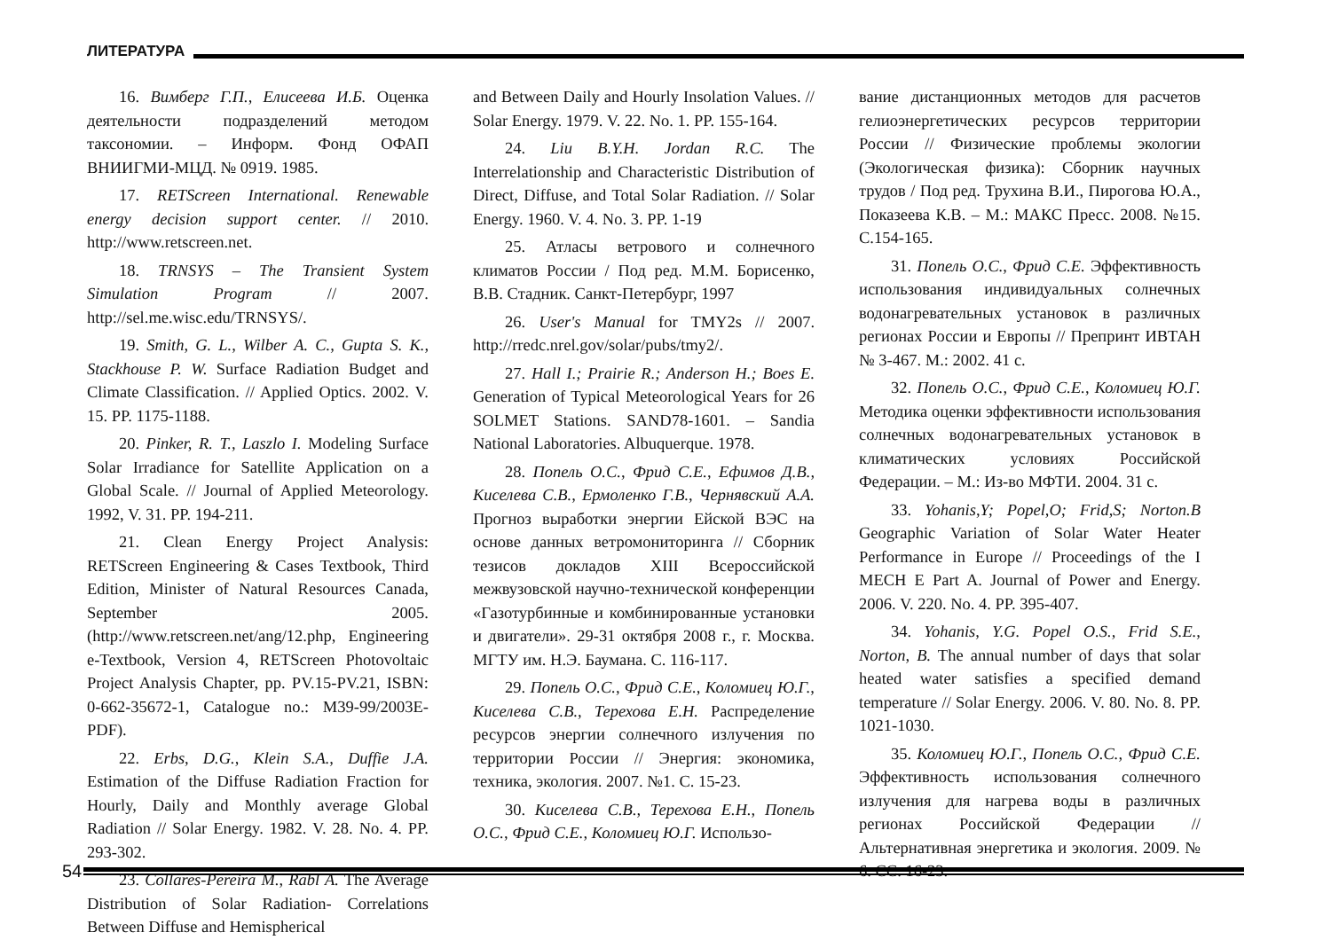ЛИТЕРАТУРА
16. Вимберг Г.П., Елисеева И.Б. Оценка деятельности подразделений методом таксономии. – Информ. Фонд ОФАП ВНИИГМИ-МЦД. № 0919. 1985.
17. RETScreen International. Renewable energy decision support center. // 2010. http://www.retscreen.net.
18. TRNSYS – The Transient System Simulation Program // 2007. http://sel.me.wisc.edu/TRNSYS/.
19. Smith, G. L., Wilber A. C., Gupta S. K., Stackhouse P. W. Surface Radiation Budget and Climate Classification. // Applied Optics. 2002. V. 15. PP. 1175-1188.
20. Pinker, R. T., Laszlo I. Modeling Surface Solar Irradiance for Satellite Application on a Global Scale. // Journal of Applied Meteorology. 1992, V. 31. PP. 194-211.
21. Clean Energy Project Analysis: RETScreen Engineering & Cases Textbook, Third Edition, Minister of Natural Resources Canada, September 2005. (http://www.retscreen.net/ang/12.php, Engineering e-Textbook, Version 4, RETScreen Photovoltaic Project Analysis Chapter, pp. PV.15-PV.21, ISBN: 0-662-35672-1, Catalogue no.: M39-99/2003E-PDF).
22. Erbs, D.G., Klein S.A., Duffie J.A. Estimation of the Diffuse Radiation Fraction for Hourly, Daily and Monthly average Global Radiation // Solar Energy. 1982. V. 28. No. 4. PP. 293-302.
23. Collares-Pereira M., Rabl A. The Average Distribution of Solar Radiation- Correlations Between Diffuse and Hemispherical
and Between Daily and Hourly Insolation Values. // Solar Energy. 1979. V. 22. No. 1. PP. 155-164.
24. Liu B.Y.H. Jordan R.C. The Interrelationship and Characteristic Distribution of Direct, Diffuse, and Total Solar Radiation. // Solar Energy. 1960. V. 4. No. 3. PP. 1-19
25. Атласы ветрового и солнечного климатов России / Под ред. М.М. Борисенко, В.В. Стадник. Санкт-Петербург, 1997
26. User's Manual for TMY2s // 2007. http://rredc.nrel.gov/solar/pubs/tmy2/.
27. Hall I.; Prairie R.; Anderson H.; Boes E. Generation of Typical Meteorological Years for 26 SOLMET Stations. SAND78-1601. – Sandia National Laboratories. Albuquerque. 1978.
28. Попель О.С., Фрид С.Е., Ефимов Д.В., Киселева С.В., Ермоленко Г.В., Чернявский А.А. Прогноз выработки энергии Ейской ВЭС на основе данных ветромониторинга // Сборник тезисов докладов XIII Всероссийской межвузовской научно-технической конференции «Газотурбинные и комбинированные установки и двигатели». 29-31 октября 2008 г., г. Москва. МГТУ им. Н.Э. Баумана. С. 116-117.
29. Попель О.С., Фрид С.Е., Коломиец Ю.Г., Киселева С.В., Терехова Е.Н. Распределение ресурсов энергии солнечного излучения по территории России // Энергия: экономика, техника, экология. 2007. №1. С. 15-23.
30. Киселева С.В., Терехова Е.Н., Попель О.С., Фрид С.Е., Коломиец Ю.Г. Использо-
вание дистанционных методов для расчетов гелиоэнергетических ресурсов территории России // Физические проблемы экологии (Экологическая физика): Сборник научных трудов / Под ред. Трухина В.И., Пирогова Ю.А., Показеева К.В. – М.: МАКС Пресс. 2008. №15. С.154-165.
31. Попель О.С., Фрид С.Е. Эффективность использования индивидуальных солнечных водонагревательных установок в различных регионах России и Европы // Препринт ИВТАН № 3-467. М.: 2002. 41 с.
32. Попель О.С., Фрид С.Е., Коломиец Ю.Г. Методика оценки эффективности использования солнечных водонагревательных установок в климатических условиях Российской Федерации. – М.: Из-во МФТИ. 2004. 31 с.
33. Yohanis,Y; Popel,O; Frid,S; Norton.B Geographic Variation of Solar Water Heater Performance in Europe // Proceedings of the I MECH E Part A. Journal of Power and Energy. 2006. V. 220. No. 4. PP. 395-407.
34. Yohanis, Y.G. Popel O.S., Frid S.E., Norton, B. The annual number of days that solar heated water satisfies a specified demand temperature // Solar Energy. 2006. V. 80. No. 8. PP. 1021-1030.
35. Коломиец Ю.Г., Попель О.С., Фрид С.Е. Эффективность использования солнечного излучения для нагрева воды в различных регионах Российской Федерации // Альтернативная энергетика и экология. 2009. № 6. СС. 16-23.
54